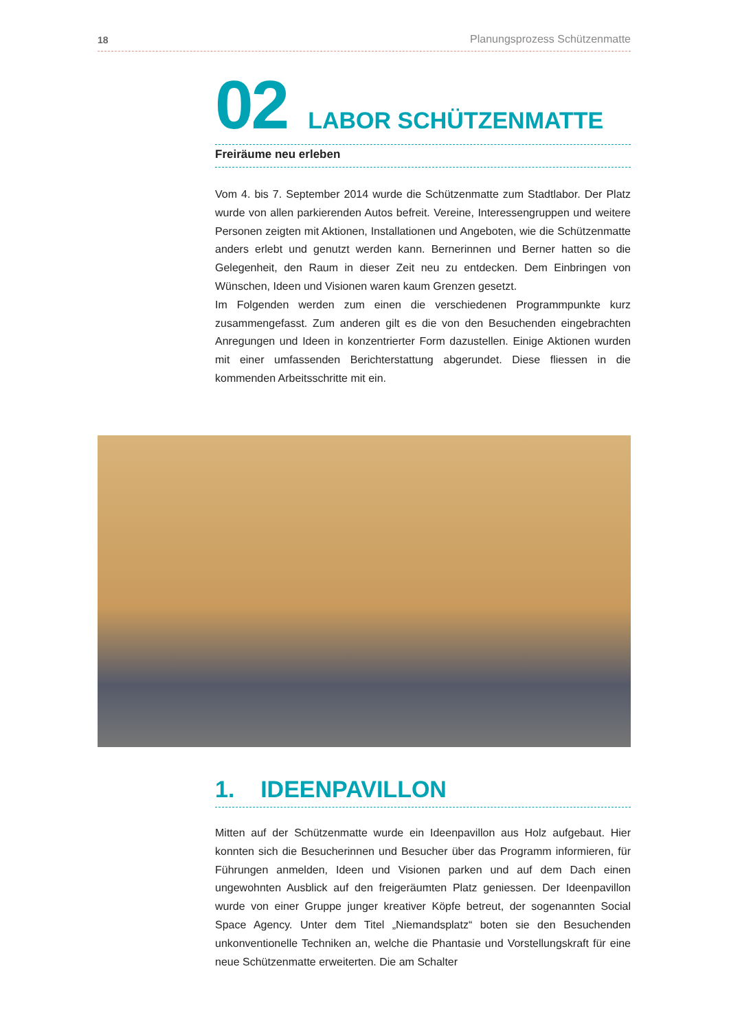18 Planungsprozess Schützenmatte
02 LABOR SCHÜTZENMATTE
Freiräume neu erleben
Vom 4. bis 7. September 2014 wurde die Schützenmatte zum Stadtlabor. Der Platz wurde von allen parkierenden Autos befreit. Vereine, Interessengruppen und weitere Personen zeigten mit Aktionen, Installationen und Angeboten, wie die Schützenmatte anders erlebt und genutzt werden kann. Bernerinnen und Berner hatten so die Gelegenheit, den Raum in dieser Zeit neu zu entdecken. Dem Einbringen von Wünschen, Ideen und Visionen waren kaum Grenzen gesetzt.
Im Folgenden werden zum einen die verschiedenen Programmpunkte kurz zusammengefasst. Zum anderen gilt es die von den Besuchenden eingebrachten Anregungen und Ideen in konzentrierter Form dazustellen. Einige Aktionen wurden mit einer umfassenden Berichterstattung abgerundet. Diese fliessen in die kommenden Arbeitsschritte mit ein.
1. IDEENPAVILLON
Mitten auf der Schützenmatte wurde ein Ideenpavillon aus Holz aufgebaut. Hier konnten sich die Besucherinnen und Besucher über das Programm informieren, für Führungen anmelden, Ideen und Visionen parken und auf dem Dach einen ungewohnten Ausblick auf den freigeräumten Platz geniessen. Der Ideenpavillon wurde von einer Gruppe junger kreativer Köpfe betreut, der sogenannten Social Space Agency. Unter dem Titel „Niemandsplatz“ boten sie den Besuchenden unkonventionelle Techniken an, welche die Phantasie und Vorstellungskraft für eine neue Schützenmatte erweiterten. Die am Schalter